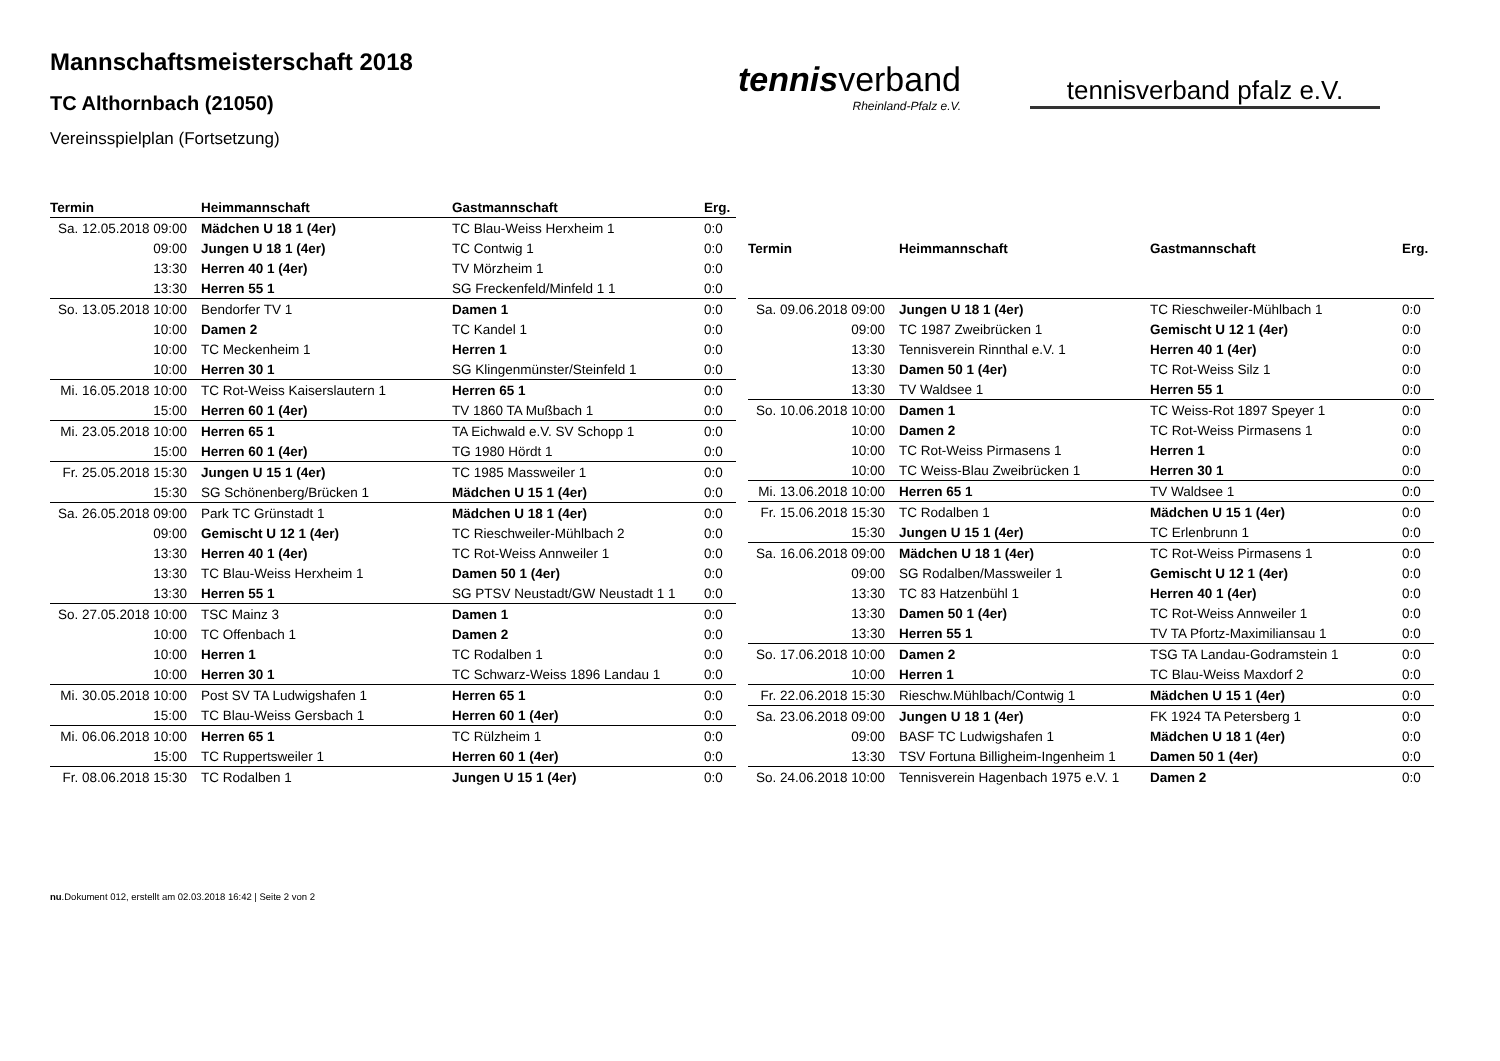Mannschaftsmeisterschaft 2018
TC Althornbach (21050)
Vereinsspielplan (Fortsetzung)
tennisverband
Rheinland-Pfalz e.V.
tennisverband pfalz e.V.
| Termin | Heimmannschaft | Gastmannschaft | Erg. |
| --- | --- | --- | --- |
| Sa. 12.05.2018 09:00 | Mädchen U 18 1 (4er) | TC Blau-Weiss Herxheim 1 | 0:0 |
| 09:00 | Jungen U 18 1 (4er) | TC Contwig 1 | 0:0 |
| 13:30 | Herren 40 1 (4er) | TV Mörzheim 1 | 0:0 |
| 13:30 | Herren 55 1 | SG Freckenfeld/Minfeld 1 1 | 0:0 |
| So. 13.05.2018 10:00 | Bendorfer TV 1 | Damen 1 | 0:0 |
| 10:00 | Damen 2 | TC Kandel 1 | 0:0 |
| 10:00 | TC Meckenheim 1 | Herren 1 | 0:0 |
| 10:00 | Herren 30 1 | SG Klingenmünster/Steinfeld 1 | 0:0 |
| Mi. 16.05.2018 10:00 | TC Rot-Weiss Kaiserslautern 1 | Herren 65 1 | 0:0 |
| 15:00 | Herren 60 1 (4er) | TV 1860 TA Mußbach 1 | 0:0 |
| Mi. 23.05.2018 10:00 | Herren 65 1 | TA Eichwald e.V. SV Schopp 1 | 0:0 |
| 15:00 | Herren 60 1 (4er) | TG 1980 Hördt 1 | 0:0 |
| Fr. 25.05.2018 15:30 | Jungen U 15 1 (4er) | TC 1985 Massweiler 1 | 0:0 |
| 15:30 | SG Schönenberg/Brücken 1 | Mädchen U 15 1 (4er) | 0:0 |
| Sa. 26.05.2018 09:00 | Park TC Grünstadt 1 | Mädchen U 18 1 (4er) | 0:0 |
| 09:00 | Gemischt U 12 1 (4er) | TC Rieschweiler-Mühlbach 2 | 0:0 |
| 13:30 | Herren 40 1 (4er) | TC Rot-Weiss Annweiler 1 | 0:0 |
| 13:30 | TC Blau-Weiss Herxheim 1 | Damen 50 1 (4er) | 0:0 |
| 13:30 | Herren 55 1 | SG PTSV Neustadt/GW Neustadt 1 1 | 0:0 |
| So. 27.05.2018 10:00 | TSC Mainz 3 | Damen 1 | 0:0 |
| 10:00 | TC Offenbach 1 | Damen 2 | 0:0 |
| 10:00 | Herren 1 | TC Rodalben 1 | 0:0 |
| 10:00 | Herren 30 1 | TC Schwarz-Weiss 1896 Landau 1 | 0:0 |
| Mi. 30.05.2018 10:00 | Post SV TA Ludwigshafen 1 | Herren 65 1 | 0:0 |
| 15:00 | TC Blau-Weiss Gersbach 1 | Herren 60 1 (4er) | 0:0 |
| Mi. 06.06.2018 10:00 | Herren 65 1 | TC Rülzheim 1 | 0:0 |
| 15:00 | TC Ruppertsweiler 1 | Herren 60 1 (4er) | 0:0 |
| Fr. 08.06.2018 15:30 | TC Rodalben 1 | Jungen U 15 1 (4er) | 0:0 |
| Termin | Heimmannschaft | Gastmannschaft | Erg. |
| --- | --- | --- | --- |
| Sa. 09.06.2018 09:00 | Jungen U 18 1 (4er) | TC Rieschweiler-Mühlbach 1 | 0:0 |
| 09:00 | TC 1987 Zweibrücken 1 | Gemischt U 12 1 (4er) | 0:0 |
| 13:30 | Tennisverein Rinnthal e.V. 1 | Herren 40 1 (4er) | 0:0 |
| 13:30 | Damen 50 1 (4er) | TC Rot-Weiss Silz 1 | 0:0 |
| 13:30 | TV Waldsee 1 | Herren 55 1 | 0:0 |
| So. 10.06.2018 10:00 | Damen 1 | TC Weiss-Rot 1897 Speyer 1 | 0:0 |
| 10:00 | Damen 2 | TC Rot-Weiss Pirmasens 1 | 0:0 |
| 10:00 | TC Rot-Weiss Pirmasens 1 | Herren 1 | 0:0 |
| 10:00 | TC Weiss-Blau Zweibrücken 1 | Herren 30 1 | 0:0 |
| Mi. 13.06.2018 10:00 | Herren 65 1 | TV Waldsee 1 | 0:0 |
| Fr. 15.06.2018 15:30 | TC Rodalben 1 | Mädchen U 15 1 (4er) | 0:0 |
| 15:30 | Jungen U 15 1 (4er) | TC Erlenbrunn 1 | 0:0 |
| Sa. 16.06.2018 09:00 | Mädchen U 18 1 (4er) | TC Rot-Weiss Pirmasens 1 | 0:0 |
| 09:00 | SG Rodalben/Massweiler 1 | Gemischt U 12 1 (4er) | 0:0 |
| 13:30 | TC 83 Hatzenbühl 1 | Herren 40 1 (4er) | 0:0 |
| 13:30 | Damen 50 1 (4er) | TC Rot-Weiss Annweiler 1 | 0:0 |
| 13:30 | Herren 55 1 | TV TA Pfortz-Maximiliansau 1 | 0:0 |
| So. 17.06.2018 10:00 | Damen 2 | TSG TA Landau-Godramstein 1 | 0:0 |
| 10:00 | Herren 1 | TC Blau-Weiss Maxdorf 2 | 0:0 |
| Fr. 22.06.2018 15:30 | Rieschw.Mühlbach/Contwig 1 | Mädchen U 15 1 (4er) | 0:0 |
| Sa. 23.06.2018 09:00 | Jungen U 18 1 (4er) | FK 1924 TA Petersberg 1 | 0:0 |
| 09:00 | BASF TC Ludwigshafen 1 | Mädchen U 18 1 (4er) | 0:0 |
| 13:30 | TSV Fortuna Billigheim-Ingenheim 1 | Damen 50 1 (4er) | 0:0 |
| So. 24.06.2018 10:00 | Tennisverein Hagenbach 1975 e.V. 1 | Damen 2 | 0:0 |
nu.Dokument 012, erstellt am 02.03.2018 16:42 | Seite 2 von 2